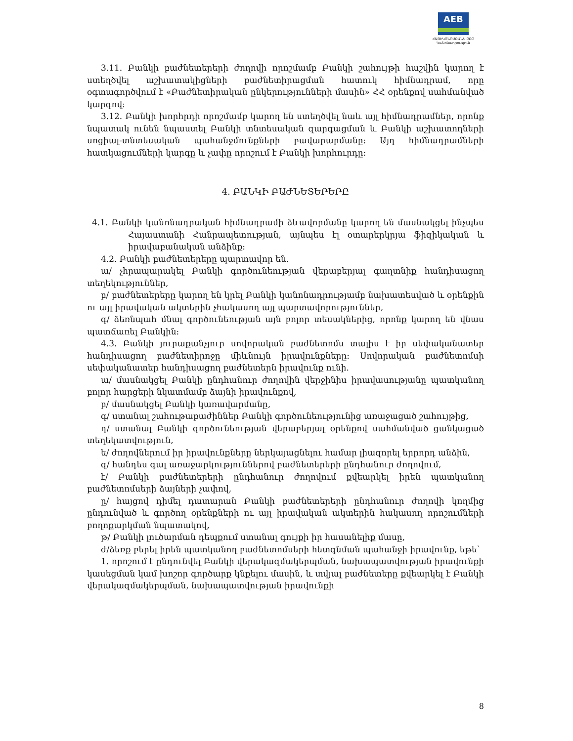AEB
ՀԱՅԷԿՈՆՈՄԲԱՆԿ ԲԲԸ
Կանոնադրություն
3.11. Բանկի բաժնետերերի ժողովի որոշմամբ Բանկի շահույթի հաշվին կարող է ստեղծվել աշխատակիցների բաժնետիրացման հատուկ հիմնադրամ, որը օգտագործվում է «Բաժնետիրական ընկերությունների մասին» ՀՀ օրենքով սահմանված կարգով:
3.12. Բանկի խորհրդի որոշմամբ կարող են ստեղծվել նաև այլ հիմնադրամներ, որոնք նպատակ ունեն նպաստել Բանկի տնտեսական զարգացման և Բանկի աշխատողների սոցիալ-տնտեսական պահանջմունքների բավարարմանը: Այդ հիմնադրամների հատկացումների կարգը և չափը որոշում է Բանկի խորհուրդը:
4. ԲԱՆԿԻ ԲԱԺՆԵՏԵՐԵՐԸ
4.1. Բանկի կանոնադրական հիմնադրամի ձևավորմանը կարող են մասնակցել ինչպես Հայաստանի Հանրապետության, այնպես էլ օտարերկրյա ֆիզիկական և իրավաբանական անձինք:
4.2. Բանկի բաժնետերերը պարտավոր են.
ա/ չհրապարակել Բանկի գործունեության վերաբերյալ գաղտնիք հանդիսացող տեղեկություններ,
բ/ բաժնետերերը կարող են կրել Բանկի կանոնադրությամբ նախատեսված և օրենքին ու այլ իրավական ակտերին չհակասող այլ պարտավորություններ,
գ/ ձեռնպահ մնալ գործունեության այն բոլոր տեսակներից, որոնք կարող են վնաս պատճառել Բանկին:
4.3. Բանկի յուրաքանչյուր սովորական բաժնետոմս տալիս է իր սեփականատեր հանդիսացող բաժնետիրոջը միևնույն իրավունքները: Սովորական բաժնետոմսի սեփականատեր հանդիսացող բաժնետերն իրավունք ունի.
ա/ մասնակցել Բանկի ընդհանուր ժողովին վերջինիս իրավասությանը պատկանող բոլոր հարցերի նկատմամբ ձայնի իրավունքով,
բ/ մասնակցել Բանկի կառավարմանը,
գ/ ստանալ շահութաբաժիններ Բանկի գործունեությունից առաջացած շահույթից,
դ/ ստանալ Բանկի գործունեության վերաբերյալ օրենքով սահմանված ցանկացած տեղեկատվություն,
ե/ ժողովներում իր իրավունքները ներկայացնելու համար լիազորել երրորդ անձին,
զ/ հանդես գալ առաջարկություններով բաժնետերերի ընդհանուր ժողովում,
է/ Բանկի բաժնետերերի ընդհանուր ժողովում քվեարկել իրեն պատկանող բաժնետոմսերի ձայների չափով,
ը/ հայցով դիմել դատարան Բանկի բաժնետերերի ընդհանուր ժողովի կողմից ընդունված և գործող օրենքների ու այլ իրավական ակտերին հակասող որոշումների բողոքարկման նպատակով,
թ/ Բանկի լուծարման դեպքում ստանալ գույքի իր հասանելիք մասը,
ժ/ձեռք բերել իրեն պատկանող բաժնետոմսերի հետգնման պահանջի իրավունք, եթե՝
1. որոշում է ընդունվել Բանկի վերակազմակերպման, նախապատվության իրավունքի կասեցման կամ խոշոր գործարք կնքելու մասին, և տվյալ բաժնետերը քվեարկել է Բանկի վերակազմակերպման, նախապատվության իրավունքի
8